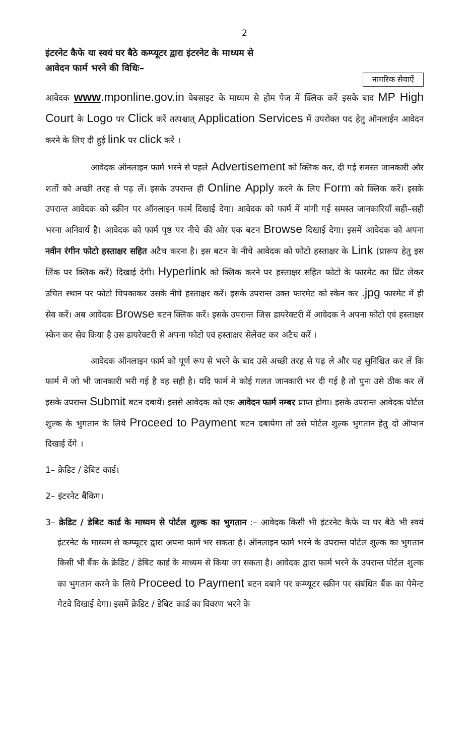2
इंटरनेट कैफे या स्वयं घर बैठे कम्प्यूटर द्वारा इंटरनेट के माध्यम से
आवेदन फार्म भरने की विधिः–
नागरिक सेवाऐं
आवेदक www.mponline.gov.in वेबसाइट के माध्यम से होम पेज में क्लिक करें इसके बाद MP High Court के Logo पर Click करें तत्पश्चात् Application Services में उपरोक्त पद हेतु ऑनलाईन आवेदन करने के लिए दी हुई link पर click करें ।
आवेदक ऑनलाइन फार्म भरने से पहले Advertisement को क्लिक कर, दी गई समस्त जानकारी और शर्तो को अच्छी तरह से पढ़ लें। इसके उपरान्त ही Online Apply करने के लिए Form को क्लिक करें। इसके उपरान्त आवेदक को स्क्रीन पर ऑनलाइन फार्म दिखाई देगा। आवेदक को फार्म में मांगी गई समस्त जानकारियाँ सही–सही भरना अनिवार्य है। आवेदक को फार्म पृष्ठ पर नीचे की ओर एक बटन Browse दिखाई देगा। इसमें आवेदक को अपना नवीन रंगीन फोटो हस्ताक्षर सहित अटैच करना है। इस बटन के नीचे आवेदक को फोटो हस्ताक्षर के Link (प्रारूप हेतु इस लिंक पर क्लिक करें) दिखाई देगी। Hyperlink को क्लिक करने पर हस्ताक्षर सहित फोटो के फारमेट का प्रिंट लेकर उचित स्थान पर फोटो चिपकाकर उसके नीचे हस्ताक्षर करें। इसके उपरान्त उक्त फारमेट को स्केन कर .jpg फारमेट में ही सेव करें। अब आवेदक Browse बटन क्लिक करें। इसके उपरान्त जिस डायरेक्टरी में आवेदक ने अपना फोटो एवं हस्ताक्षर स्केन कर सेव किया है उस डायरेक्टरी से अपना फोटो एवं हस्ताक्षर सेलेक्ट कर अटैच करें ।
आवेदक ऑनलाइन फार्म को पूर्ण रूप से भरने के बाद उसे अच्छी तरह से पढ़ ले और यह सुनिश्चित कर लें कि फार्म में जो भी जानकारी भरी गई है वह सही है। यदि फार्म मे कोई गलत जानकारी भर दी गई है तो पुनः उसे ठीक कर लें इसके उपरान्त Submit बटन दबायें। इससे आवेदक को एक आवेदन फार्म नम्बर प्राप्त होगा। इसके उपरान्त आवेदक पोर्टल शुल्क के भुगतान के लिये Proceed to Payment बटन दबायेगा तो उसे पोर्टल शुल्क भुगतान हेतु दो ऑप्शन दिखाई देंगे ।
1– क्रेडिट / डेबिट कार्ड।
2– इंटरनेट बैंकिग।
3– क्रेडिट / डेबिट कार्ड के माध्यम से पोर्टल शुल्क का भुगतान :– आवेदक किसी भी इंटरनेट कैफे या घर बैठे भी स्वयं इंटरनेट के माध्यम से कम्प्यूटर द्वारा अपना फार्म भर सकता है। ऑनलाइन फार्म भरने के उपरान्त पोर्टल शुल्क का भुगतान किसी भी बैंक के क्रेडिट / डेबिट कार्ड के माध्यम से किया जा सकता है। आवेदक द्वारा फार्म भरने के उपरान्त पोर्टल शुल्क का भुगतान करने के लिये Proceed to Payment बटन दबाने पर कम्प्यूटर स्क्रीन पर संबंधित बैंक का पेमेन्ट गेटवे दिखाई देगा। इसमें क्रेडिट / डेबिट कार्ड का विवरण भरने के